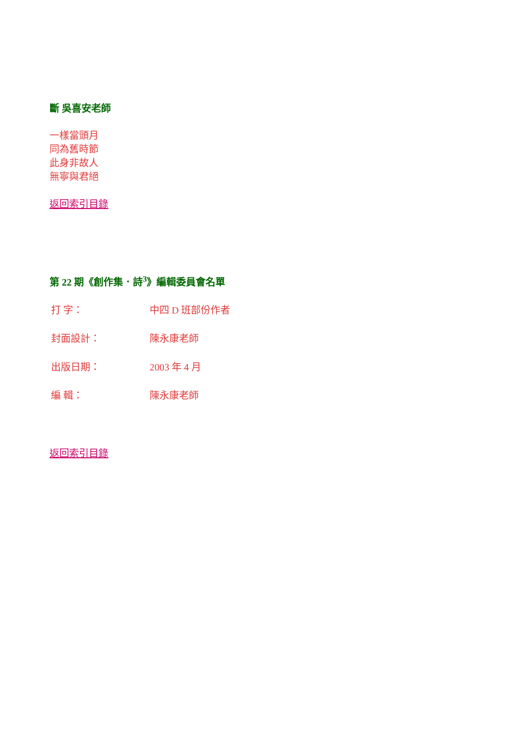斷 吳喜安老師
一樣當頭月
同為舊時節
此身非故人
無寧與君絕
返回索引目錄
第 22 期《創作集．詩<sup>3</sup>》編輯委員會名單
| 打 字： | 中四 D 班部份作者 |
| 封面設計： | 陳永康老師 |
| 出版日期： | 2003 年 4 月 |
| 編 輯： | 陳永康老師 |
返回索引目錄